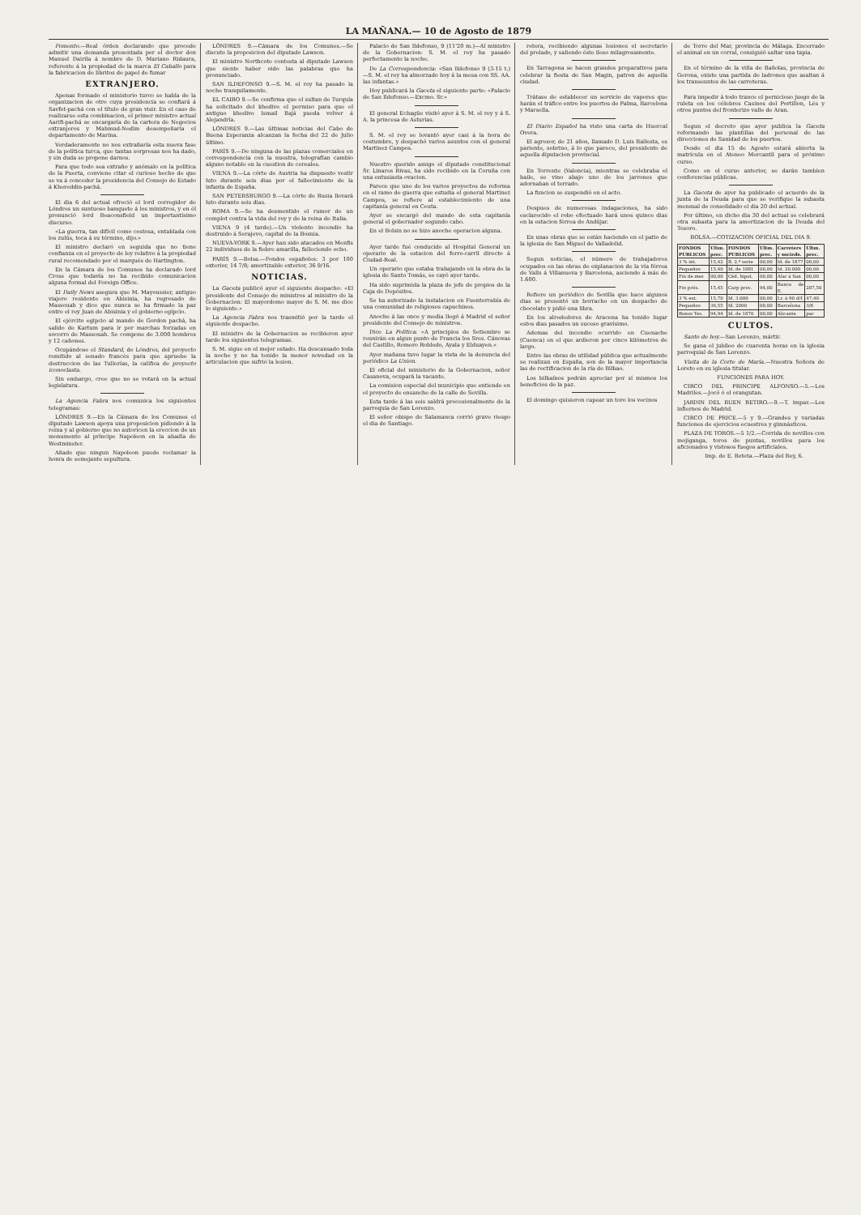LA MAÑANA.— 10 de Agosto de 1879
Fomento.—Real órden declarando que procede admitir una demanda presentada por el doctor don Manuel Dairila á nombre de D. Mariano Ridaura, referente á la propiedad de la marca El Caballo para la fabricacion de libritos de papel de fumar
EXTRANJERO.
Apenas formado el ministerio turco se habla de la organizacion de otro cuya presidencia se confiará á Savfet-pachá con el título de gran visir. En el caso de realizarse esta combinacion, el primer ministro actual Aarifi-pachá se encargaría de la cartera de Negocios extranjeros y Mahmud-Nedim desempeñaría el departamento de Marina.
Verdaderamente no nos extrañaría esta nueva fase de la política turca, que tantas sorpresas nos ha dado, y sin duda se propone darnos.
Para que todo sea extraño y anómalo en la política de la Puerta, conviene citar el curioso hecho de que se va á conceder la presidencia del Consejo de Estado á Khereddin-pachá.
El dia 6 del actual ofreció el lord corregidor de Lóndres un suntuoso banquete á los ministros, y en él pronunció lord Beaconsfield un importantísimo discurso.
«La guerra, tan difícil como costosa, entablada con los zulús, toca á su término, dijo.»
El ministro declaró en seguida que no tiene confianza en el proyecto de ley relativo á la propiedad rural recomendado por el marqués de Hartington.
En la Cámara de los Comunes ha declarado lord Cross que todavía no ha recibido comunicacion alguna formal del Foreign Office.
El Daily News asegura que M. Mayoussier, antiguo viajero residente en Abisinia, ha regresado de Massouah y dice que nunca se ha firmado la paz entre el rey Juan de Abisinia y el gobierno egipcio.
El ejército egipcio al mando de Gordon pachá, ha salido de Kartum para ir por marchas forzadas en socorro de Massouah. Se compone de 3.000 hombres y 12 cañones.
Ocupándose el Standard, de Lóndres, del proyecto remitido al senado francés para que apruebe la destruccion de las Tullerías, la califica de proyecto iconoclasta.
Sin embargo, cree que no se votará en la actual legislatura.
La Agencia Fabra nos comunica los siguientes telegramas:
LÓNDRES 9.—En la Cámara de los Comunes el diputado Lawson apoya una proposicion pidiendo á la reina y al gobierno que no autoricen la ereccion de un monumento al príncipe Napoleon en la abadía de Westminster.
Añade que ningun Napoleon puede reclamar la honra de semejante sepultura.
LÓNDRES 9.—Cámara de los Comunes.—Se discute la proposicion del diputado Lawson.
El ministro Northcote contesta al diputado Lawson que siente haber oido las palabras que ha pronunciado.
SAN ILDEFONSO 9.—S. M. el rey ha pasado la noche tranquilamente.
EL CAIRO 9.—Se confirma que el sultan de Turquía ha solicitado del khedive el permiso para que el antiguo khedive Ismail Bajá pueda volver á Alejandría.
LÓNDRES 9.—Las últimas noticias del Cabo de Buena Esperanza alcanzan la fecha del 22 de Julio último.
PARÍS 9.—De ninguna de las plazas comerciales en correspondencia con la nuestra, telegrafían cambio alguno notable en la cuestion de cereales.
VIENA 9.—La córte de Austria ha dispuesto vestir luto durante seis dias por el fallecimiento de la infanta de España.
SAN PETERSBURGO 9.—La córte de Rusia llevará luto durante seis dias.
ROMA 9.—Se ha desmentido el rumor de un complot contra la vida del rey y de la reina de Italia.
VIENA 9 (4 tarde).—Un violento incendio ha destruido á Serajevo, capital de la Bosnia.
NUEVA-YORK 9.—Ayer han sido atacados en Menfis 22 individuos de la fiebre amarilla, falleciendo ocho.
PARÍS 9.—Bolsa.—Fondos españoles: 3 por 100 exterior, 14 7/8; amortizable exterior, 36 9/16.
NOTICIAS.
La Gaceta publicó ayer el siguiente despacho: «El presidente del Consejo de ministros al ministro de la Gobernacion: El mayordomo mayor de S. M. me dice lo siguiente.»
La Agencia Fabra nos trasmitió por la tarde el siguiente despacho.
El ministro de la Gobernacion se recibieron ayer tarde los siguientes telegramas.
S. M. sigue en el mejor estado. Ha descansado toda la noche y no ha tenido la menor novedad en la articulacion que sufrió la lesion.
Palacio de San Ildefonso, 9 (11'20 m.)—Al ministro de la Gobernacion: S. M. el rey ha pasado perfectamente la noche.
De La Correspondencia: «San Ildefonso 9 (3-15 t.)—S. M. el rey ha almorzado hoy á la mesa con SS. AA. las infantas.»
Hoy publicará la Gaceta el siguiente parte: «Palacio de San Ildefonso.—Excmo. Sr.»
El general Echagüe visitó ayer á S. M. el rey y á S. A. la princesa de Asturias.
S. M. el rey se levantó ayer casi á la hora de costumbre, y despachó varios asuntos con el general Martinez Campos.
Nuestro querido amigo el diputado constitucional Sr. Linares Rivas, ha sido recibido en la Coruña con una entusiasta ovacion.
Parece que uno de los varios proyectos de reforma en el ramo de guerra que estudia el general Martinez Campos, se refiere al establecimiento de una capitanía general en Ceuta.
Ayer se encargó del mando de esta capitanía general el gobernador segundo cabo.
En el Bolsin no se hizo anoche operacion alguna.
Ayer tarde fué conducido al Hospital General un operario de la estacion del ferro-carril directo á Ciudad-Real.
Un operario que estaba trabajando en la obra de la iglesia de Santo Tomás, se cayó ayer tarde.
Ha sido suprimida la plaza de jefe de propios de la Caja de Depósitos.
Se ha autorizado la instalacion en Fuenterrabía de una comunidad de religiosos capuchinos.
Anoche á las once y media llegó á Madrid el señor presidente del Consejo de ministros.
Dice La Política: «A principios de Setiembre se reunirán en algun punto de Francia los Sres. Cánovas del Castillo, Romero Robledo, Ayala y Elduayen.»
Ayer mañana tuvo lugar la vista de la denuncia del periódico La Union.
El oficial del ministerio de la Gobernacion, señor Casanova, ocupará la vacante.
La comision especial del municipio que entiende en el proyecto de ensanche de la calle de Sevilla.
Esta tarde á las seis saldrá procesionalmente de la parroquia de San Lorenzo.
El señor obispo de Salamanca corrió grave riesgo el dia de Santiago.
retera, recibiendo algunas lesiones el secretario del prelado, y saliendo éste ileso milagrosamente.
En Tarragona se hacen grandes preparativos para celebrar la fiesta de San Magin, patron de aquella ciudad.
Trátase de establecer un servicio de vapores que harán el tráfico entre los puertos de Palma, Barcelona y Marsella.
El Diario Español ha visto una carta de Huercal Overa.
El agresor, de 21 años, llamado D. Luis Ballesta, es pariente, sobrino, á lo que parece, del presidente de aquella diputacion provincial.
En Torrente (Valencia), mientras se celebraba el baile, se vino abajo uno de los jarrones que adornaban el terrado.
La funcion se suspendió en el acto.
Despues de numerosas indagaciones, ha sido esclarecido el robo efectuado hará unos quince dias en la estacion férrea de Andújar.
En unas obras que se están haciendo en el patio de la iglesia de San Miguel de Valladolid.
Segun noticias, el número de trabajadores ocupados en las obras de explanacion de la vía férrea de Valls á Villanueva y Barcelona, asciende á más de 1.600.
Refiere un periódico de Sevilla que hace algunos dias se presentó un borracho en un despacho de chocolate y pidió una libra.
En los alrededores de Aracena ha tenido lugar estos dias pasados un suceso gravísimo.
Ademas del incendio ocurrido en Cuenache (Cuenca) en el que ardieron por cinco kilómetros de largo.
Entre las obras de utilidad pública que actualmente se realizan en España, son de la mayor importancia las de rectificacion de la ría de Bilbao.
Los bilbaínos podrán apreciar por sí mismos los beneficios de la paz.
El domingo quisieron capear un toro los vecinos
de Torre del Mar, provincia de Málaga. Encerrado el animal en un corral, consiguió saltar una tapia.
En el término de la villa de Bañolas, provincia de Gerona, existe una partida de ladrones que asaltan á los transeuntes de las carreteras.
Para impedir á todo trance el pernicioso juego de la ruleta en los célebres Casinos del Portillon, Lés y otros puntos del fronterizo valle de Aran.
Segun el decreto que ayer publica la Gaceta reformando las plantillas del personal de las direcciones de Sanidad de los puertos.
Desde el dia 15 de Agosto estará abierta la matrícula en el Ateneo Mercantil para el próximo curso.
Como en el curso anterior, se darán tambien conferencias públicas.
La Gaceta de ayer ha publicado el acuerdo de la junta de la Deuda para que se verifique la subasta mensual de consolidado el dia 20 del actual.
Por último, en dicho dia 30 del actual se celebrará otra subasta para la amortizacion de la Deuda del Tesoro.
BOLSA.—COTIZACION OFICIAL DEL DIA 9.
| FONDOS PÚBLICOS | Últm. prec. | FONDOS PÚBLICOS | Últm. prec. | Carreters y socieds. | Últm. prec. |
| --- | --- | --- | --- | --- | --- |
| 3 % int. | 15,42 | B. 2.ª serie | 00,00 | Id. de 1877 | 00,00 |
| Pequeños | 15,40 | Id. de 1881 | 00,00 | Id. 20.000 | 00,00 |
| Fin de mes | 00,00 | Céd. hipot. | 00,00 | Alar á San | 00,00 |
| Fin próx. | 15,45 | Carp prov. | 94,00 | Banco de E. | 287,50 |
| 3 % ext. | 15,70 | Id. 3.000 | 00,00 | Lr. á 90 d/f. | 47,40 |
| Pequeños | 36,55 | Id. 2000 | 00,00 | Barcelona | 3/8 |
| Bonos Tes. | 94,94 | Id. de 1876 | 00,00 | Alicante | par |
CULTOS.
Santo de hoy.—San Lorenzo, mártir.
Se gana el jubileo de cuarenta horas en la iglesia parroquial de San Lorenzo.
Visita de la Corte de María.—Nuestra Señora de Loreto en su iglesia titular.
FUNCIONES PARA HOY.
CIRCO DEL PRINCIPE ALFONSO.—5.—Los Madriles.—Jocó ó el orangutan.
JARDIN DEL BUEN RETIRO.—9.—T. impar.—Los infiernos de Madrid.
CIRCO DE PRICE.—5 y 9.—Grandes y variadas funciones de ejercicios ecuestres y gimnásticos.
PLAZA DE TOROS.—5 1/2.—Corrida de novillos con mojiganga, toros de puntas, novillos para los aficionados y vistosos fuegos artificiales.
Imp. de E. Beteta.—Plaza del Rey, 6.